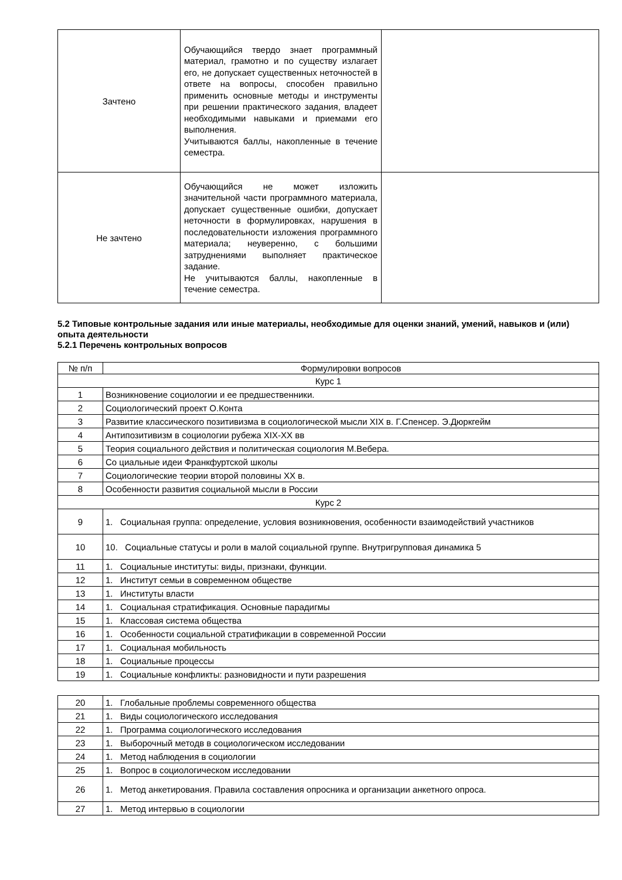| Зачтено | Обучающийся твердо знает программный материал, грамотно и по существу излагает его, не допускает существенных неточностей в ответе на вопросы, способен правильно применить основные методы и инструменты при решении практического задания, владеет необходимыми навыками и приемами его выполнения. Учитываются баллы, накопленные в течение семестра. | |
| Не зачтено | Обучающийся не может изложить значительной части программного материала, допускает существенные ошибки, допускает неточности в формулировках, нарушения в последовательности изложения программного материала; неуверенно, с большими затруднениями выполняет практическое задание. Не учитываются баллы, накопленные в течение семестра. | |
5.2 Типовые контрольные задания или иные материалы, необходимые для оценки знаний, умений, навыков и (или) опыта деятельности
5.2.1 Перечень контрольных вопросов
| № п/п | Формулировки вопросов |
| --- | --- |
| Курс 1 | |
| 1 | Возникновение социологии и ее предшественники. |
| 2 | Социологический проект О.Конта |
| 3 | Развитие классического позитивизма в социологической мысли XIX в. Г.Спенсер. Э.Дюркгейм |
| 4 | Антипозитивизм в социологии рубежа XIX-XX вв |
| 5 | Теория социального действия и политическая социология М.Вебера. |
| 6 | Со циальные идеи Франкфуртской школы |
| 7 | Социологические теории второй половины XX в. |
| 8 | Особенности развития социальной мысли в России |
| Курс 2 | |
| 9 | 1. Социальная группа: определение, условия возникновения, особенности взаимодействий участников |
| 10 | 10. Социальные статусы и роли в малой социальной группе. Внутригрупповая динамика 5 |
| 11 | 1. Социальные институты: виды, признаки, функции. |
| 12 | 1. Институт семьи в современном обществе |
| 13 | 1. Институты власти |
| 14 | 1. Социальная стратификация. Основные парадигмы |
| 15 | 1. Классовая система общества |
| 16 | 1. Особенности социальной стратификации в современной России |
| 17 | 1. Социальная мобильность |
| 18 | 1. Социальные процессы |
| 19 | 1. Социальные конфликты: разновидности и пути разрешения |
| 20 | 1. Глобальные проблемы современного общества |
| 21 | 1. Виды социологического исследования |
| 22 | 1. Программа социологического исследования |
| 23 | 1. Выборочный методв в социологическом исследовании |
| 24 | 1. Метод наблюдения в социологии |
| 25 | 1. Вопрос в социологическом исследовании |
| 26 | 1. Метод анкетирования. Правила составления опросника и организации анкетного опроса. |
| 27 | 1. Метод интервью в социологии |